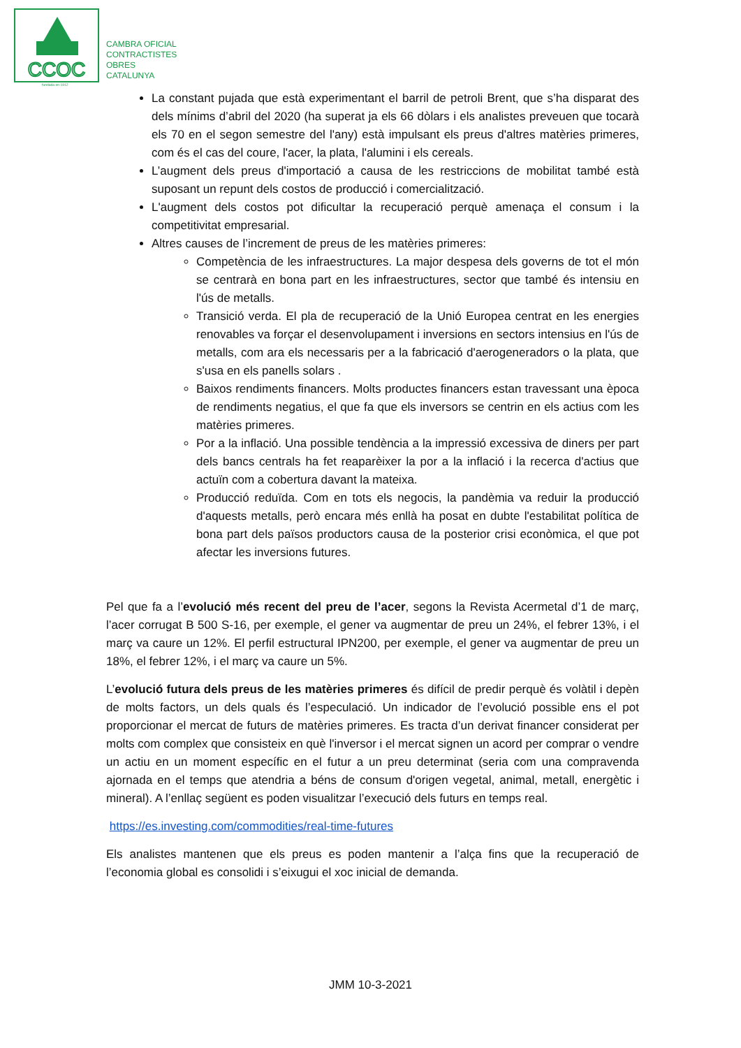CCOC
CAMBRA OFICIAL
CONTRACTISTES
OBRES
CATALUNYA
fundada en 1912
La constant pujada que està experimentant el barril de petroli Brent, que s’ha disparat des dels mínims d’abril del 2020 (ha superat ja els 66 dòlars i els analistes preveuen que tocarà els 70 en el segon semestre del l'any) està impulsant els preus d'altres matèries primeres, com és el cas del coure, l'acer, la plata, l'alumini i els cereals.
L’augment dels preus d'importació a causa de les restriccions de mobilitat també està suposant un repunt dels costos de producció i comercialització.
L'augment dels costos pot dificultar la recuperació perquè amenaça el consum i la competitivitat empresarial.
Altres causes de l’increment de preus de les matèries primeres:
Competència de les infraestructures. La major despesa dels governs de tot el món se centrarà en bona part en les infraestructures, sector que també és intensiu en l'ús de metalls.
Transició verda. El pla de recuperació de la Unió Europea centrat en les energies renovables va forçar el desenvolupament i inversions en sectors intensius en l'ús de metalls, com ara els necessaris per a la fabricació d'aerogeneradors o la plata, que s'usa en els panells solars .
Baixos rendiments financers. Molts productes financers estan travessant una època de rendiments negatius, el que fa que els inversors se centrin en els actius com les matèries primeres.
Por a la inflació. Una possible tendència a la impressió excessiva de diners per part dels bancs centrals ha fet reaparèixer la por a la inflació i la recerca d'actius que actuïn com a cobertura davant la mateixa.
Producció reduïda. Com en tots els negocis, la pandèmia va reduir la producció d'aquests metalls, però encara més enllà ha posat en dubte l'estabilitat política de bona part dels països productors causa de la posterior crisi econòmica, el que pot afectar les inversions futures.
Pel que fa a l’evolució més recent del preu de l’acer, segons la Revista Acermetal d’1 de març, l’acer corrugat B 500 S-16, per exemple, el gener va augmentar de preu un 24%, el febrer 13%, i el març va caure un 12%. El perfil estructural IPN200, per exemple, el gener va augmentar de preu un 18%, el febrer 12%, i el març va caure un 5%.
L’evolució futura dels preus de les matèries primeres és difícil de predir perquè és volàtil i depèn de molts factors, un dels quals és l’especulació. Un indicador de l’evolució possible ens el pot proporcionar el mercat de futurs de matèries primeres. Es tracta d’un derivat financer considerat per molts com complex que consisteix en què l'inversor i el mercat signen un acord per comprar o vendre un actiu en un moment específic en el futur a un preu determinat (seria com una compravenda ajornada en el temps que atendria a béns de consum d'origen vegetal, animal, metall, energètic i mineral). A l’enllaç següent es poden visualitzar l’execució dels futurs en temps real.
https://es.investing.com/commodities/real-time-futures
Els analistes mantenen que els preus es poden mantenir a l’alça fins que la recuperació de l’economia global es consolidi i s’eixugui el xoc inicial de demanda.
JMM 10-3-2021